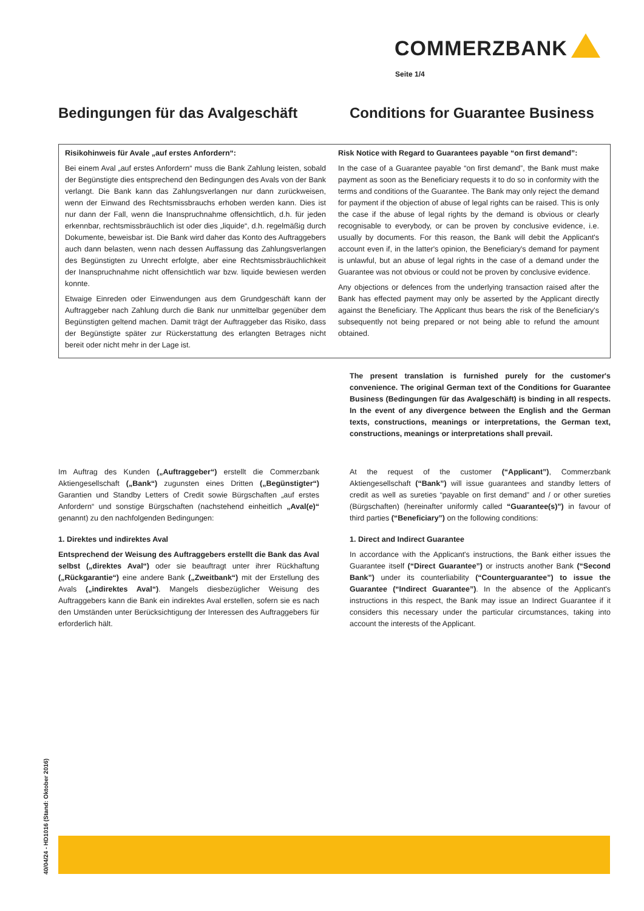COMMERZBANK
Seite 1/4
Bedingungen für das Avalgeschäft
Conditions for Guarantee Business
Risikohinweis für Avale „auf erstes Anfordern“:
Bei einem Aval „auf erstes Anfordern“ muss die Bank Zahlung leisten, sobald der Begünstigte dies entsprechend den Bedingungen des Avals von der Bank verlangt. Die Bank kann das Zahlungsverlangen nur dann zurückweisen, wenn der Einwand des Rechtsmissbrauchs erhoben werden kann. Dies ist nur dann der Fall, wenn die Inanspruchnahme offensichtlich, d.h. für jeden erkennbar, rechtsmissbräuchlich ist oder dies „liquide“, d.h. regelmäßig durch Dokumente, beweisbar ist. Die Bank wird daher das Konto des Auftraggebers auch dann belasten, wenn nach dessen Auffassung das Zahlungsverlangen des Begünstigten zu Unrecht erfolgte, aber eine Rechtsmissbräuchlichkeit der Inanspruchnahme nicht offensichtlich war bzw. liquide bewiesen werden konnte.
Etwaige Einreden oder Einwendungen aus dem Grundgeschäft kann der Auftraggeber nach Zahlung durch die Bank nur unmittelbar gegenüber dem Begünstigten geltend machen. Damit trägt der Auftraggeber das Risiko, dass der Begünstigte später zur Rückerstattung des erlangten Betrages nicht bereit oder nicht mehr in der Lage ist.
Risk Notice with Regard to Guarantees payable “on first demand”:
In the case of a Guarantee payable “on first demand”, the Bank must make payment as soon as the Beneficiary requests it to do so in conformity with the terms and conditions of the Guarantee. The Bank may only reject the demand for payment if the objection of abuse of legal rights can be raised. This is only the case if the abuse of legal rights by the demand is obvious or clearly recognisable to everybody, or can be proven by conclusive evidence, i.e. usually by documents. For this reason, the Bank will debit the Applicant's account even if, in the latter's opinion, the Beneficiary's demand for payment is unlawful, but an abuse of legal rights in the case of a demand under the Guarantee was not obvious or could not be proven by conclusive evidence.
Any objections or defences from the underlying transaction raised after the Bank has effected payment may only be asserted by the Applicant directly against the Beneficiary. The Applicant thus bears the risk of the Beneficiary's subsequently not being prepared or not being able to refund the amount obtained.
The present translation is furnished purely for the customer's convenience. The original German text of the Conditions for Guarantee Business (Bedingungen für das Avalgeschäft) is binding in all respects. In the event of any divergence between the English and the German texts, constructions, meanings or interpretations, the German text, constructions, meanings or interpretations shall prevail.
Im Auftrag des Kunden („Auftraggeber“) erstellt die Commerzbank Aktiengesellschaft („Bank“) zugunsten eines Dritten („Begünstigter“) Garantien und Standby Letters of Credit sowie Bürgschaften „auf erstes Anfordern“ und sonstige Bürgschaften (nachstehend einheitlich „Aval(e)“ genannt) zu den nachfolgenden Bedingungen:
1. Direktes und indirektes Aval
Entsprechend der Weisung des Auftraggebers erstellt die Bank das Aval selbst („direktes Aval“) oder sie beauftragt unter ihrer Rückhaftung („Rückgarantie“) eine andere Bank („Zweitbank“) mit der Erstellung des Avals („indirektes Aval“). Mangels diesbezüglicher Weisung des Auftraggebers kann die Bank ein indirektes Aval erstellen, sofern sie es nach den Umständen unter Berücksichtigung der Interessen des Auftraggebers für erforderlich hält.
At the request of the customer (“Applicant”), Commerzbank Aktiengesellschaft (“Bank”) will issue guarantees and standby letters of credit as well as sureties “payable on first demand” and / or other sureties (Bürgschaften) (hereinafter uniformly called “Guarantee(s)”) in favour of third parties (“Beneficiary”) on the following conditions:
1. Direct and Indirect Guarantee
In accordance with the Applicant's instructions, the Bank either issues the Guarantee itself (“Direct Guarantee”) or instructs another Bank (“Second Bank”) under its counterliability (“Counterguarantee”) to issue the Guarantee (“Indirect Guarantee”). In the absence of the Applicant's instructions in this respect, the Bank may issue an Indirect Guarantee if it considers this necessary under the particular circumstances, taking into account the interests of the Applicant.
40/04/24 - HD1016 (Stand: Oktober 2016)